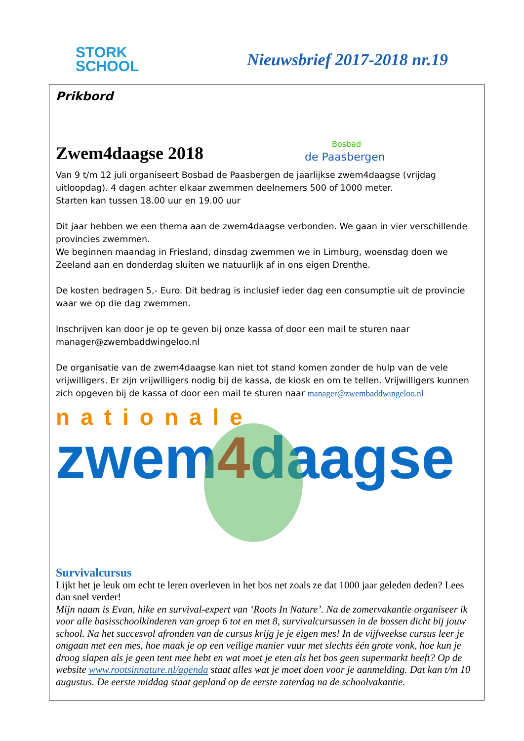STORK
SCHOOL
Nieuwsbrief 2017-2018 nr.19
Prikbord
Zwem4daagse 2018
Bosbad
de Paasbergen
Van 9 t/m 12 juli organiseert Bosbad de Paasbergen de jaarlijkse zwem4daagse (vrijdag uitloopdag). 4 dagen achter elkaar zwemmen deelnemers 500 of 1000 meter.
Starten kan tussen 18.00 uur en 19.00 uur
Dit jaar hebben we een thema aan de zwem4daagse verbonden. We gaan in vier verschillende provincies zwemmen.
We beginnen maandag in Friesland, dinsdag zwemmen we in Limburg, woensdag doen we Zeeland aan en donderdag sluiten we natuurlijk af in ons eigen Drenthe.
De kosten bedragen 5,- Euro. Dit bedrag is inclusief ieder dag een consumptie uit de provincie waar we op die dag zwemmen.
Inschrijven kan door je op te geven bij onze kassa of door een mail te sturen naar manager@zwembaddwingeloo.nl
De organisatie van de zwem4daagse kan niet tot stand komen zonder de hulp van de vele vrijwilligers. Er zijn vrijwilligers nodig bij de kassa, de kiosk en om te tellen. Vrijwilligers kunnen zich opgeven bij de kassa of door een mail te sturen naar manager@zwembaddwingeloo.nl
nationale
zwem4daagse
Survivalcursus
Lijkt het je leuk om echt te leren overleven in het bos net zoals ze dat 1000 jaar geleden deden? Lees dan snel verder!
Mijn naam is Evan, hike en survival-expert van ‘Roots In Nature’. Na de zomervakantie organiseer ik voor alle basisschoolkinderen van groep 6 tot en met 8, survivalcursussen in de bossen dicht bij jouw school. Na het succesvol afronden van de cursus krijg je je eigen mes! In de vijfweekse cursus leer je omgaan met een mes, hoe maak je op een veilige manier vuur met slechts één grote vonk, hoe kun je droog slapen als je geen tent mee hebt en wat moet je eten als het bos geen supermarkt heeft? Op de website www.rootsinnature.nl/agenda staat alles wat je moet doen voor je aanmelding. Dat kan t/m 10 augustus. De eerste middag staat gepland op de eerste zaterdag na de schoolvakantie.